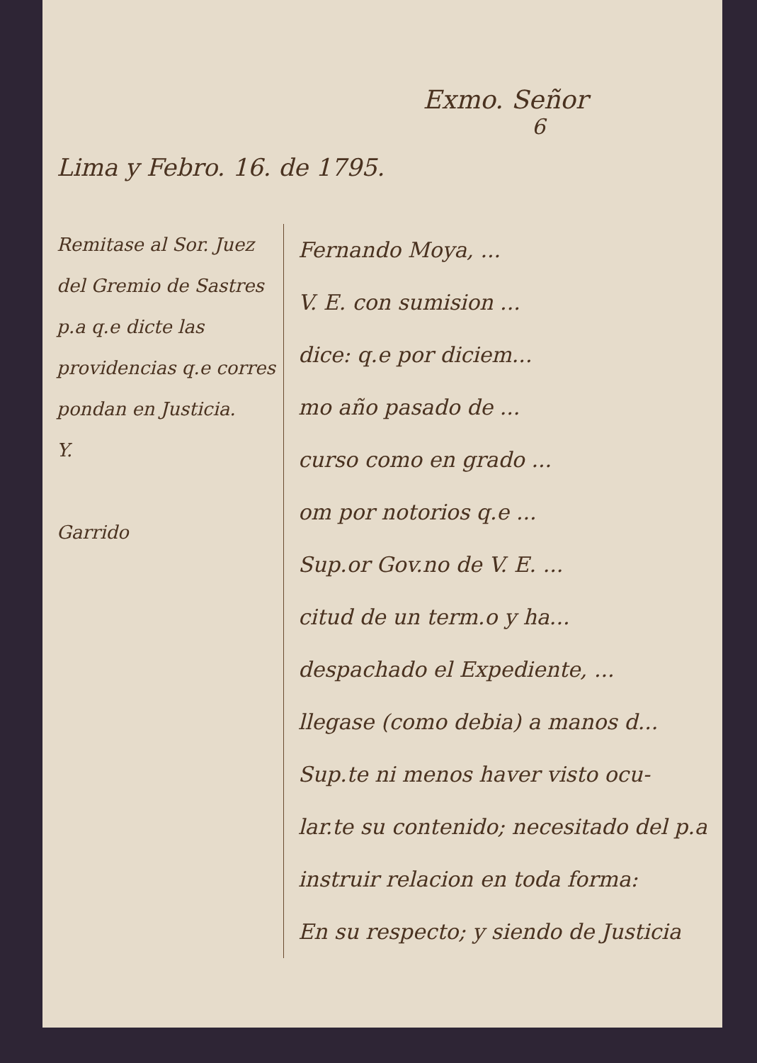Exmo. Señor
6
Lima y Febro. 16. de 1795.
Remitase al Sor. Juez del Gremio de Sastres p.a q.e dicte las providencias q.e corres pondan en Justicia.
Y.
Garrido
Fernando Moya, ...
V. E. con sumision ...
dice: q.e por diciem...
mo año pasado de ...
curso como en grado ...
om por notorios q.e ...
Sup.or Gov.no de V. E. ...
citud de un term.o y ha...
despachado el Expediente, ...
llegase (como debia) a manos d...
Sup.te ni menos haver visto ocu-
lar.te su contenido; necesitado del p.a
instruir relacion en toda forma:
En su respecto; y siendo de Justicia